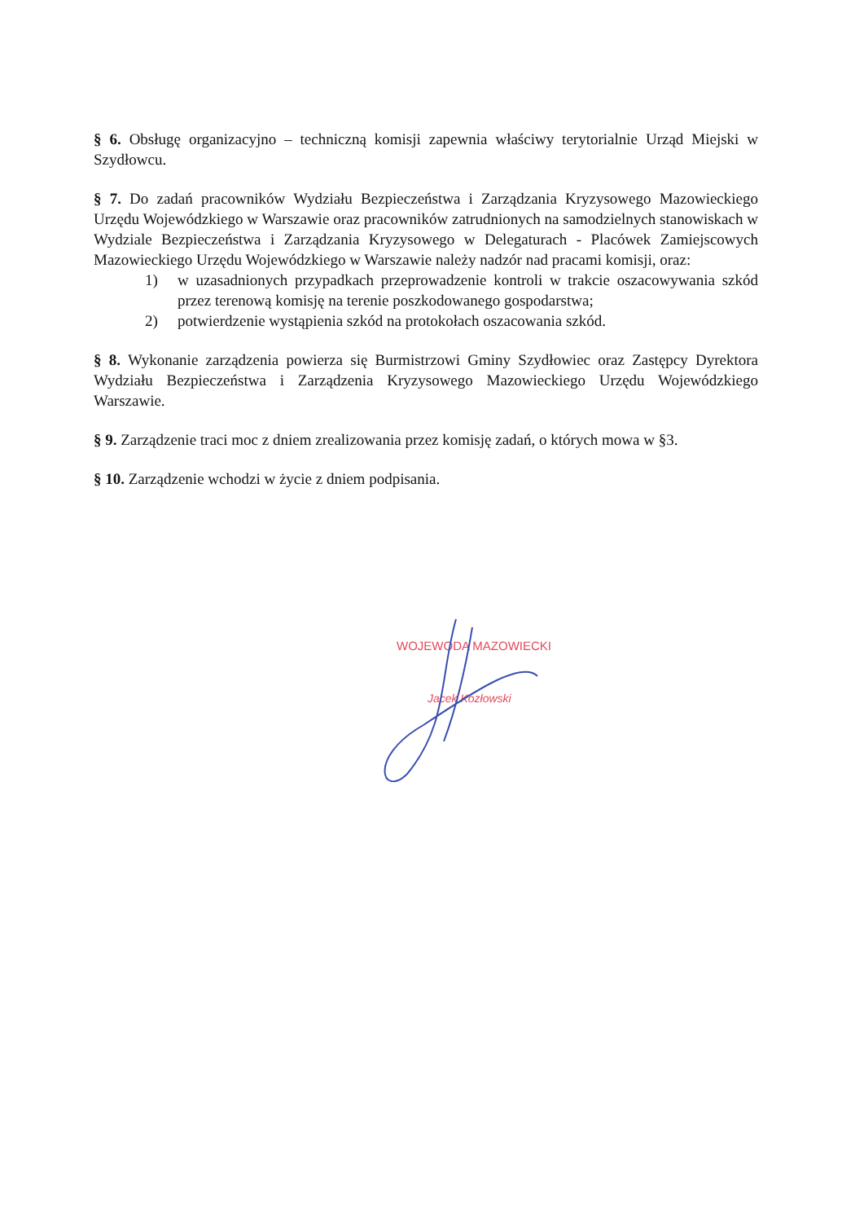§ 6. Obsługę organizacyjno – techniczną komisji zapewnia właściwy terytorialnie Urząd Miejski w Szydłowcu.
§ 7. Do zadań pracowników Wydziału Bezpieczeństwa i Zarządzania Kryzysowego Mazowieckiego Urzędu Wojewódzkiego w Warszawie oraz pracowników zatrudnionych na samodzielnych stanowiskach w Wydziale Bezpieczeństwa i Zarządzania Kryzysowego w Delegaturach - Placówek Zamiejscowych Mazowieckiego Urzędu Wojewódzkiego w Warszawie należy nadzór nad pracami komisji, oraz:
1) w uzasadnionych przypadkach przeprowadzenie kontroli w trakcie oszacowywania szkód przez terenową komisję na terenie poszkodowanego gospodarstwa;
2) potwierdzenie wystąpienia szkód na protokołach oszacowania szkód.
§ 8. Wykonanie zarządzenia powierza się Burmistrzowi Gminy Szydłowiec oraz Zastępcy Dyrektora Wydziału Bezpieczeństwa i Zarządzenia Kryzysowego Mazowieckiego Urzędu Wojewódzkiego Warszawie.
§ 9. Zarządzenie traci moc z dniem zrealizowania przez komisję zadań, o których mowa w §3.
§ 10. Zarządzenie wchodzi w życie z dniem podpisania.
WOJEWODA MAZOWIECKI
Jacek Kozłowski